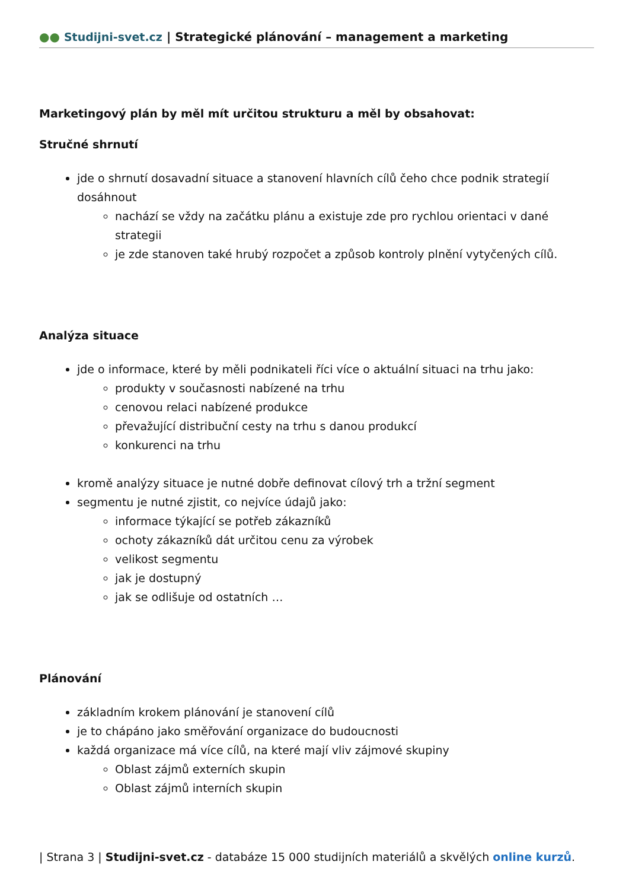●● Studijni-svet.cz | Strategické plánování – management a marketing
Marketingový plán by měl mít určitou strukturu a měl by obsahovat:
Stručné shrnutí
jde o shrnutí dosavadní situace a stanovení hlavních cílů čeho chce podnik strategií dosáhnout
nachází se vždy na začátku plánu a existuje zde pro rychlou orientaci v dané strategii
je zde stanoven také hrubý rozpočet a způsob kontroly plnění vytyčených cílů.
Analýza situace
jde o informace, které by měli podnikateli říci více o aktuální situaci na trhu jako:
produkty v současnosti nabízené na trhu
cenovou relaci nabízené produkce
převažující distribuční cesty na trhu s danou produkcí
konkurenci na trhu
kromě analýzy situace je nutné dobře definovat cílový trh a tržní segment
segmentu je nutné zjistit, co nejvíce údajů jako:
informace týkající se potřeb zákazníků
ochoty zákazníků dát určitou cenu za výrobek
velikost segmentu
jak je dostupný
jak se odlišuje od ostatních …
Plánování
základním krokem plánování je stanovení cílů
je to chápáno jako směřování organizace do budoucnosti
každá organizace má více cílů, na které mají vliv zájmové skupiny
Oblast zájmů externích skupin
Oblast zájmů interních skupin
| Strana 3 | Studijni-svet.cz - databáze 15 000 studijních materiálů a skvělých online kurzů.